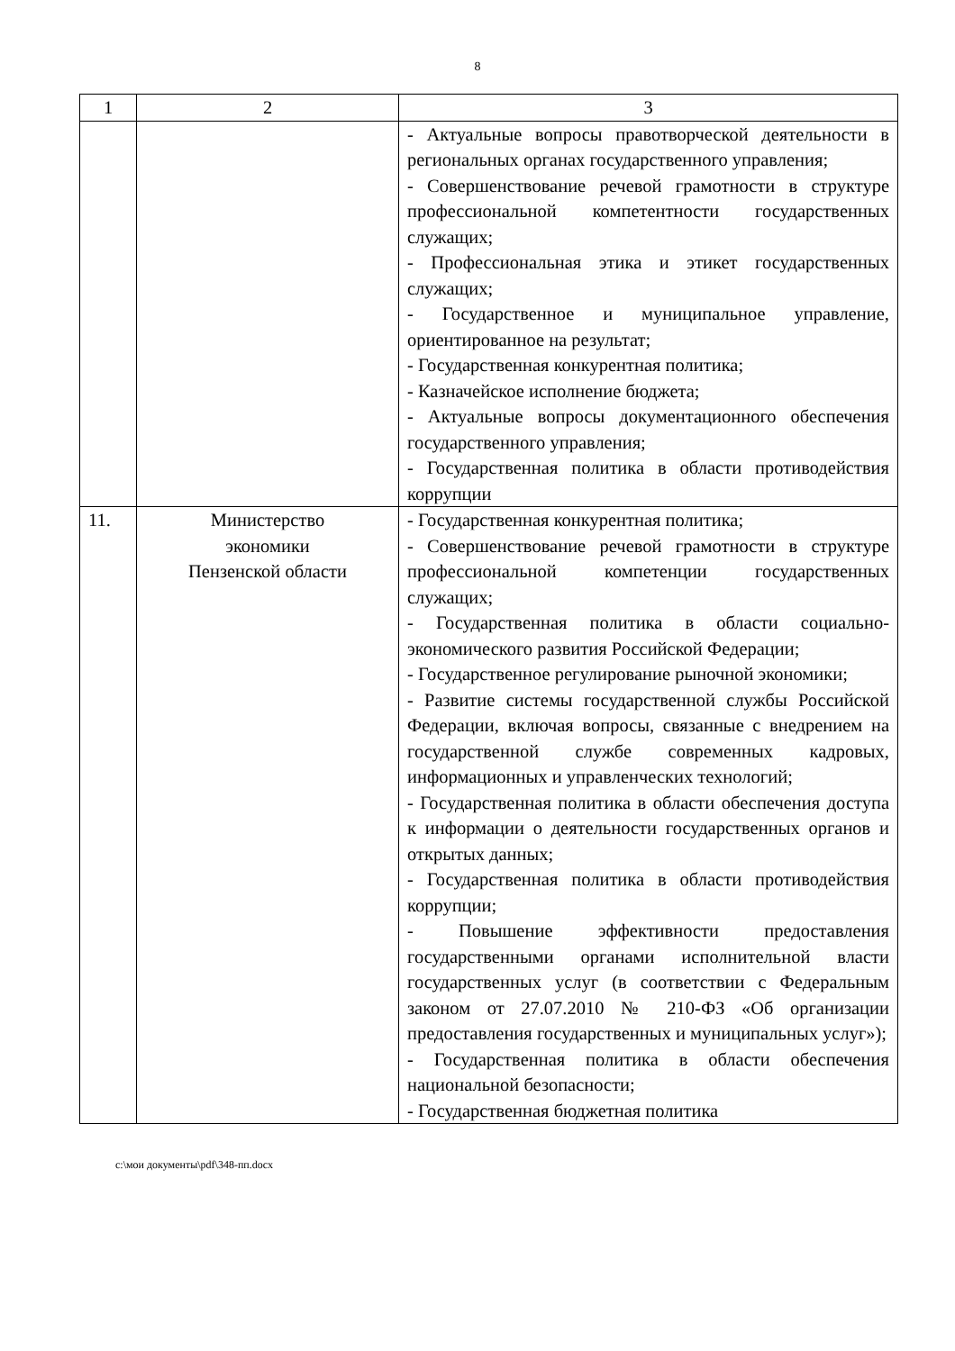8
| 1 | 2 | 3 |
| --- | --- | --- |
| | | - Актуальные вопросы правотворческой деятельности в региональных органах государственного управления; - Совершенствование речевой грамотности в структуре профессиональной компетентности государственных служащих; - Профессиональная этика и этикет государственных служащих; - Государственное и муниципальное управление, ориентированное на результат; - Государственная конкурентная политика; - Казначейское исполнение бюджета; - Актуальные вопросы документационного обеспечения государственного управления; - Государственная политика в области противодействия коррупции |
| 11. | Министерство экономики Пензенской области | - Государственная конкурентная политика; - Совершенствование речевой грамотности в структуре профессиональной компетенции государственных служащих; - Государственная политика в области социально-экономического развития Российской Федерации; - Государственное регулирование рыночной экономики; - Развитие системы государственной службы Российской Федерации, включая вопросы, связанные с внедрением на государственной службе современных кадровых, информационных и управленческих технологий; - Государственная политика в области обеспечения доступа к информации о деятельности государственных органов и открытых данных; - Государственная политика в области противодействия коррупции; - Повышение эффективности предоставления государственными органами исполнительной власти государственных услуг (в соответствии с Федеральным законом от 27.07.2010 № 210-ФЗ «Об организации предоставления государственных и муниципальных услуг»); - Государственная политика в области обеспечения национальной безопасности; - Государственная бюджетная политика |
c:\мои документы\pdf\348-пп.docx